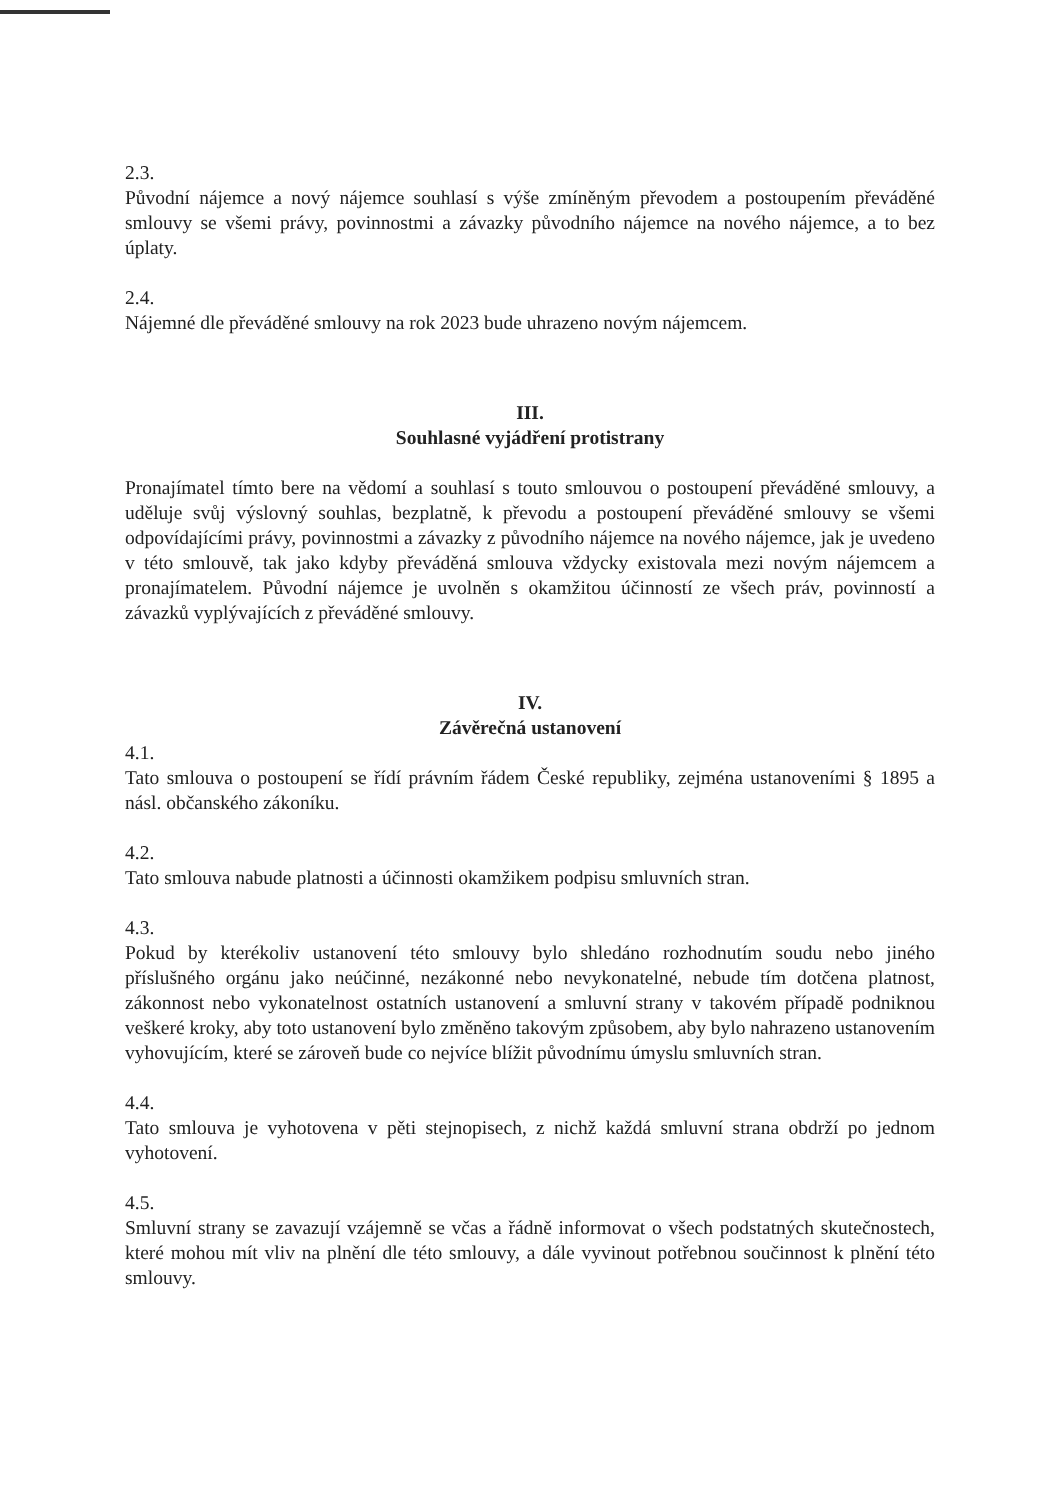2.3.
Původní nájemce a nový nájemce souhlasí s výše zmíněným převodem a postoupením převáděné smlouvy se všemi právy, povinnostmi a závazky původního nájemce na nového nájemce, a to bez úplaty.
2.4.
Nájemné dle převáděné smlouvy na rok 2023 bude uhrazeno novým nájemcem.
III.
Souhlasné vyjádření protistrany
Pronajímatel tímto bere na vědomí a souhlasí s touto smlouvou o postoupení převáděné smlouvy, a uděluje svůj výslovný souhlas, bezplatně, k převodu a postoupení převáděné smlouvy se všemi odpovídajícími právy, povinnostmi a závazky z původního nájemce na nového nájemce, jak je uvedeno v této smlouvě, tak jako kdyby převáděná smlouva vždycky existovala mezi novým nájemcem a pronajímatelem. Původní nájemce je uvolněn s okamžitou účinností ze všech práv, povinností a závazků vyplývajících z převáděné smlouvy.
IV.
Závěrečná ustanovení
4.1.
Tato smlouva o postoupení se řídí právním řádem České republiky, zejména ustanoveními § 1895 a násl. občanského zákoníku.
4.2.
Tato smlouva nabude platnosti a účinnosti okamžikem podpisu smluvních stran.
4.3.
Pokud by kterékoliv ustanovení této smlouvy bylo shledáno rozhodnutím soudu nebo jiného příslušného orgánu jako neúčinné, nezákonné nebo nevykonatelné, nebude tím dotčena platnost, zákonnost nebo vykonatelnost ostatních ustanovení a smluvní strany v takovém případě podniknou veškeré kroky, aby toto ustanovení bylo změněno takovým způsobem, aby bylo nahrazeno ustanovením vyhovujícím, které se zároveň bude co nejvíce blížit původnímu úmyslu smluvních stran.
4.4.
Tato smlouva je vyhotovena v pěti stejnopisech, z nichž každá smluvní strana obdrží po jednom vyhotovení.
4.5.
Smluvní strany se zavazují vzájemně se včas a řádně informovat o všech podstatných skutečnostech, které mohou mít vliv na plnění dle této smlouvy, a dále vyvinout potřebnou součinnost k plnění této smlouvy.